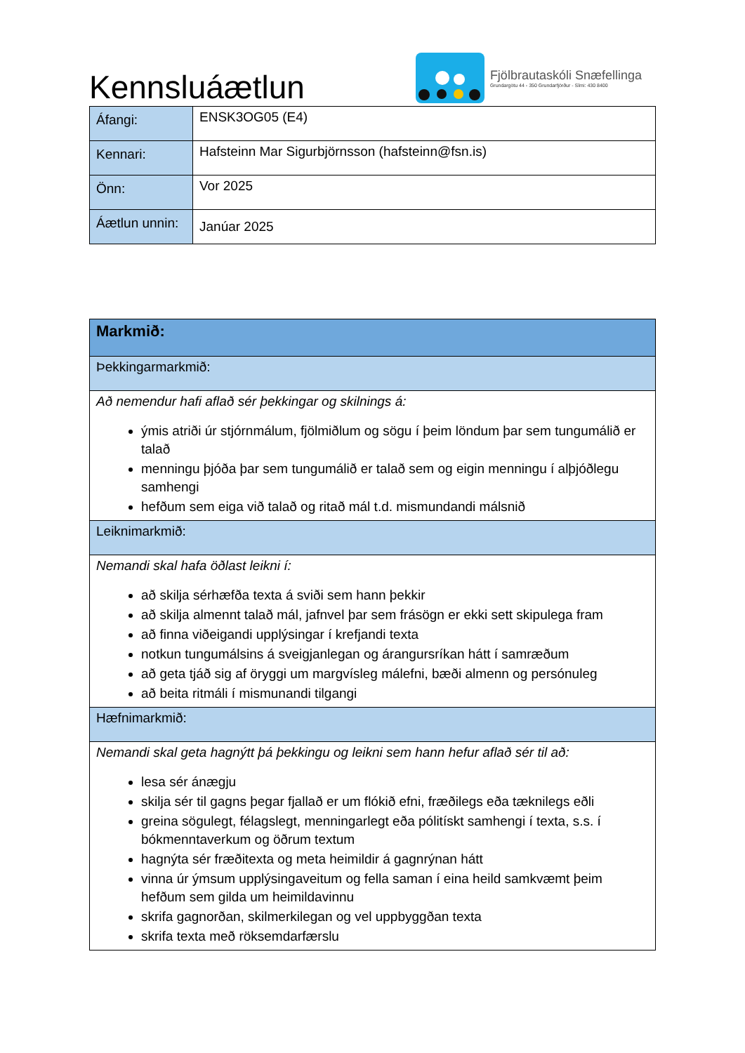Kennsluáætlun
Fjölbrautaskóli Snæfellinga
Grundargötu 44 - 350 Grundarfjörður - Sími: 430 8400
| Áfangi: | ENSK3OG05 (E4) |
| Kennari: | Hafsteinn Mar Sigurbjörnsson (hafsteinn@fsn.is) |
| Önn: | Vor 2025 |
| Áætlun unnin: | Janúar 2025 |
| Markmið: |
| Þekkingarmarkmið: |
| Að nemendur hafi aflað sér þekkingar og skilnings á: ýmis atriði úr stjórnmálum, fjölmiðlum og sögu í þeim löndum þar sem tungumálið er talað menningu þjóða þar sem tungumálið er talað sem og eigin menningu í alþjóðlegu samhengi hefðum sem eiga við talað og ritað mál t.d. mismundandi málsnið |
| Leiknimarkmið: |
| Nemandi skal hafa öðlast leikni í: að skilja sérhæfða texta á sviði sem hann þekkir að skilja almennt talað mál, jafnvel þar sem frásögn er ekki sett skipulega fram að finna viðeigandi upplýsingar í krefjandi texta notkun tungumálsins á sveigjanlegan og árangursríkan hátt í samræðum að geta tjáð sig af öryggi um margvísleg málefni, bæði almenn og persónuleg að beita ritmáli í mismunandi tilgangi |
| Hæfnimarkmið: |
| Nemandi skal geta hagnýtt þá þekkingu og leikni sem hann hefur aflað sér til að: lesa sér ánægju skilja sér til gagns þegar fjallað er um flókið efni, fræðilegs eða tæknilegs eðli greina sögulegt, félagslegt, menningarlegt eða pólitískt samhengi í texta, s.s. í bókmenntaverkum og öðrum textum hagnýta sér fræðitexta og meta heimildir á gagnrýnan hátt vinna úr ýmsum upplýsingaveitum og fella saman í eina heild samkvæmt þeim hefðum sem gilda um heimildavinnu skrifa gagnorðan, skilmerkilegan og vel uppbyggðan texta skrifa texta með röksemdarfærslu |